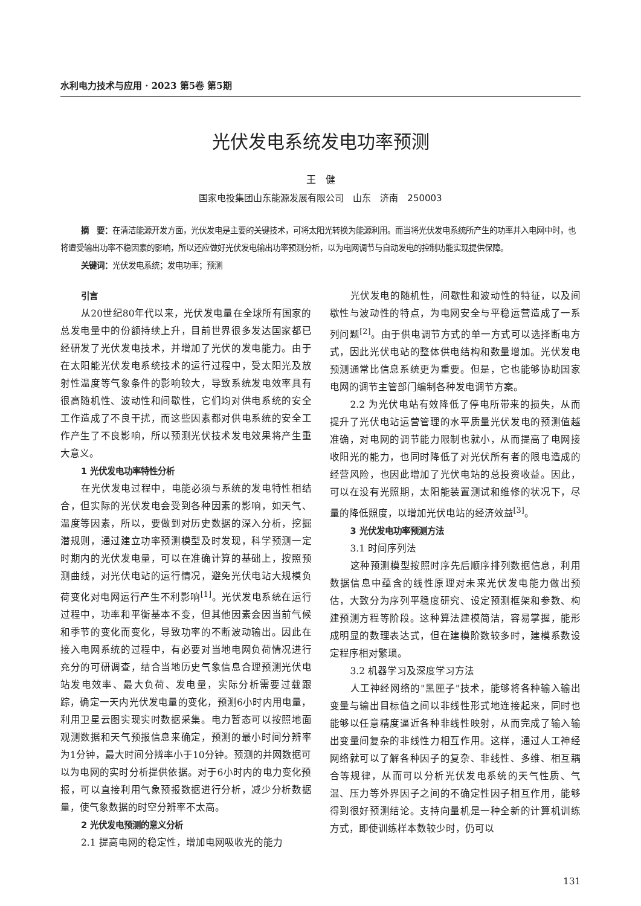水利电力技术与应用 · 2023 第5卷 第5期
光伏发电系统发电功率预测
王　健
国家电投集团山东能源发展有限公司　山东　济南　250003
摘　要：在清洁能源开发方面，光伏发电是主要的关键技术，可将太阳光转换为能源利用。而当将光伏发电系统所产生的功率并入电网中时，也将遭受输出功率不稳因素的影响，所以还应做好光伏发电输出功率预测分析，以为电网调节与自动发电的控制功能实现提供保障。
关键词：光伏发电系统；发电功率；预测
引言
从20世纪80年代以来，光伏发电量在全球所有国家的总发电量中的份额持续上升，目前世界很多发达国家都已经研发了光伏发电技术，并增加了光伏的发电能力。由于在太阳能光伏发电系统技术的运行过程中，受太阳光及放射性温度等气象条件的影响较大，导致系统发电效率具有很高随机性、波动性和间歇性，它们均对供电系统的安全工作造成了不良干扰，而这些因素都对供电系统的安全工作产生了不良影响，所以预测光伏技术发电效果将产生重大意义。
1 光伏发电功率特性分析
在光伏发电过程中，电能必须与系统的发电特性相结合，但实际的光伏发电会受到各种因素的影响，如天气、温度等因素，所以，要做到对历史数据的深入分析，挖掘潜规则，通过建立功率预测模型及时发现，科学预测一定时期内的光伏发电量，可以在准确计算的基础上，按照预测曲线，对光伏电站的运行情况，避免光伏电站大规模负荷变化对电网运行产生不利影响<sup>[1]</sup>。光伏发电系统在运行过程中，功率和平衡基本不变，但其他因素会因当前气候和季节的变化而变化，导致功率的不断波动输出。因此在接入电网系统的过程中，有必要对当地电网负荷情况进行充分的可研调查，结合当地历史气象信息合理预测光伏电站发电效率、最大负荷、发电量，实际分析需要过载跟踪，确定一天内光伏发电量的变化，预测6小时内用电量，利用卫星云图实现实时数据采集。电力暂态可以按照地面观测数据和天气预报信息来确定，预测的最小时间分辨率为1分钟，最大时间分辨率小于10分钟。预测的并网数据可以为电网的实时分析提供依据。对于6小时内的电力变化预报，可以直接利用气象预报数据进行分析，减少分析数据量，使气象数据的时空分辨率不太高。
2 光伏发电预测的意义分析
2.1 提高电网的稳定性，增加电网吸收光的能力
光伏发电的随机性，间歇性和波动性的特征，以及间歇性与波动性的特点，为电网安全与平稳运营造成了一系列问题<sup>[2]</sup>。由于供电调节方式的单一方式可以选择断电方式，因此光伏电站的整体供电结构和数量增加。光伏发电预测通常比信息系统更为重要。但是，它也能够协助国家电网的调节主管部门编制各种发电调节方案。
2.2 为光伏电站有效降低了停电所带来的损失，从而提升了光伏电站运营管理的水平质量光伏发电的预测值越准确，对电网的调节能力限制也就小，从而提高了电网接收阳光的能力，也同时降低了对光伏所有者的限电造成的经营风险，也因此增加了光伏电站的总投资收益。因此，可以在没有光照期，太阳能装置测试和维修的状况下，尽量的降低照度，以增加光伏电站的经济效益<sup>[3]</sup>。
3 光伏发电功率预测方法
3.1 时间序列法
这种预测模型按照时序先后顺序排列数据信息，利用数据信息中蕴含的线性原理对未来光伏发电能力做出预估，大致分为序列平稳度研究、设定预测框架和参数、构建预测方程等阶段。这种算法建模简洁，容易掌握，能形成明显的数理表达式，但在建模阶数较多时，建模系数设定程序相对繁琐。
3.2 机器学习及深度学习方法
人工神经网络的"黑匣子"技术，能够将各种输入输出变量与输出目标值之间以非线性形式地连接起来，同时也能够以任意精度逼近各种非线性映射，从而完成了输入输出变量间复杂的非线性力相互作用。这样，通过人工神经网络就可以了解各种因子的复杂、非线性、多维、相互耦合等规律，从而可以分析光伏发电系统的天气性质、气温、压力等外界因子之间的不确定性因子相互作用，能够得到很好预测结论。支持向量机是一种全新的计算机训练方式，即使训练样本数较少时，仍可以
131